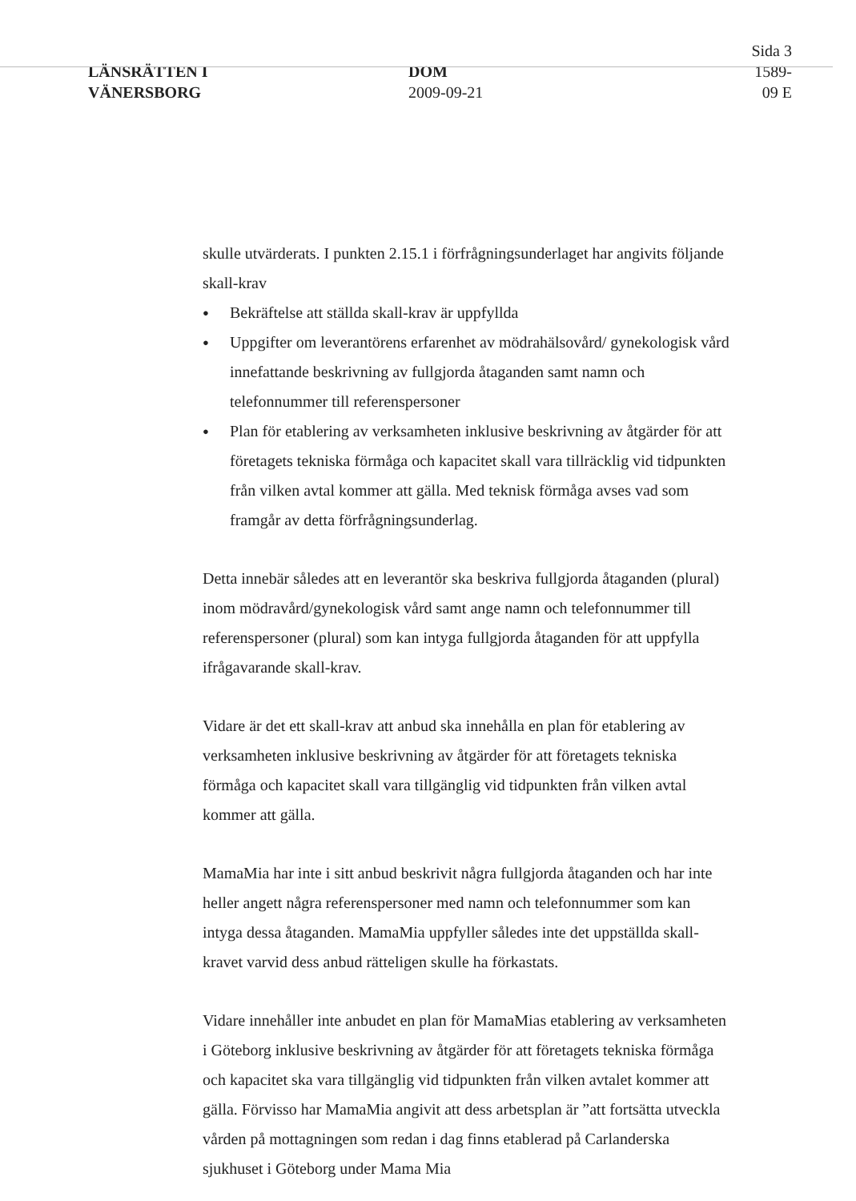LÄNSRÄTTEN I
VÄNERSBORG
DOM
2009-09-21
Sida 3
1589-09 E
skulle utvärderats. I punkten 2.15.1 i förfrågningsunderlaget har angivits följande skall-krav
● Bekräftelse att ställda skall-krav är uppfyllda
● Uppgifter om leverantörens erfarenhet av mödrahälsovård/ gynekologisk vård innefattande beskrivning av fullgjorda åtaganden samt namn och telefonnummer till referenspersoner
● Plan för etablering av verksamheten inklusive beskrivning av åtgärder för att företagets tekniska förmåga och kapacitet skall vara tillräcklig vid tidpunkten från vilken avtal kommer att gälla. Med teknisk förmåga avses vad som framgår av detta förfrågningsunderlag.
Detta innebär således att en leverantör ska beskriva fullgjorda åtaganden (plural) inom mödravård/gynekologisk vård samt ange namn och telefonnummer till referenspersoner (plural) som kan intyga fullgjorda åtaganden för att uppfylla ifrågavarande skall-krav.
Vidare är det ett skall-krav att anbud ska innehålla en plan för etablering av verksamheten inklusive beskrivning av åtgärder för att företagets tekniska förmåga och kapacitet skall vara tillgänglig vid tidpunkten från vilken avtal kommer att gälla.
MamaMia har inte i sitt anbud beskrivit några fullgjorda åtaganden och har inte heller angett några referenspersoner med namn och telefonnummer som kan intyga dessa åtaganden. MamaMia uppfyller således inte det uppställda skall-kravet varvid dess anbud rätteligen skulle ha förkastats.
Vidare innehåller inte anbudet en plan för MamaMias etablering av verksamheten i Göteborg inklusive beskrivning av åtgärder för att företagets tekniska förmåga och kapacitet ska vara tillgänglig vid tidpunkten från vilken avtalet kommer att gälla. Förvisso har MamaMia angivit att dess arbetsplan är ”att fortsätta utveckla vården på mottagningen som redan i dag finns etablerad på Carlanderska sjukhuset i Göteborg under Mama Mia